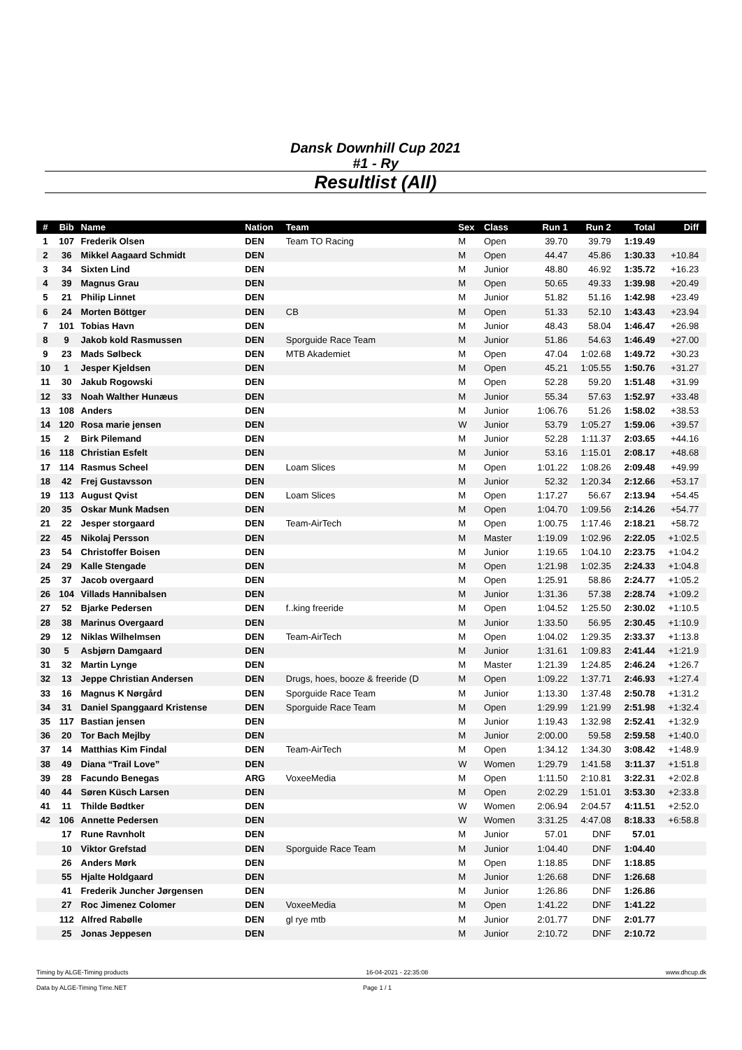Dansk Downhill Cup 2021
#1 - Ry
Resultlist (All)
| # | Bib | Name | Nation | Team | Sex | Class | Run 1 | Run 2 | Total | Diff | |
| --- | --- | --- | --- | --- | --- | --- | --- | --- | --- | --- | --- |
| 1 | 107 | Frederik Olsen | DEN | Team TO Racing | M | Open | 39.70 | 39.79 | 1:19.49 | | |
| 2 | 36 | Mikkel Aagaard Schmidt | DEN | | M | Open | 44.47 | 45.86 | 1:30.33 | +10.84 | |
| 3 | 34 | Sixten Lind | DEN | | M | Junior | 48.80 | 46.92 | 1:35.72 | +16.23 | |
| 4 | 39 | Magnus Grau | DEN | | M | Open | 50.65 | 49.33 | 1:39.98 | +20.49 | |
| 5 | 21 | Philip Linnet | DEN | | M | Junior | 51.82 | 51.16 | 1:42.98 | +23.49 | |
| 6 | 24 | Morten Böttger | DEN | CB | M | Open | 51.33 | 52.10 | 1:43.43 | +23.94 | |
| 7 | 101 | Tobias Havn | DEN | | M | Junior | 48.43 | 58.04 | 1:46.47 | +26.98 | |
| 8 | 9 | Jakob kold Rasmussen | DEN | Sporguide Race Team | M | Junior | 51.86 | 54.63 | 1:46.49 | +27.00 | |
| 9 | 23 | Mads Sølbeck | DEN | MTB Akademiet | M | Open | 47.04 | 1:02.68 | 1:49.72 | +30.23 | |
| 10 | 1 | Jesper Kjeldsen | DEN | | M | Open | 45.21 | 1:05.55 | 1:50.76 | +31.27 | |
| 11 | 30 | Jakub Rogowski | DEN | | M | Open | 52.28 | 59.20 | 1:51.48 | +31.99 | |
| 12 | 33 | Noah Walther Hunæus | DEN | | M | Junior | 55.34 | 57.63 | 1:52.97 | +33.48 | |
| 13 | 108 | Anders | DEN | | M | Junior | 1:06.76 | 51.26 | 1:58.02 | +38.53 | |
| 14 | 120 | Rosa marie jensen | DEN | | W | Junior | 53.79 | 1:05.27 | 1:59.06 | +39.57 | |
| 15 | 2 | Birk Pilemand | DEN | | M | Junior | 52.28 | 1:11.37 | 2:03.65 | +44.16 | |
| 16 | 118 | Christian Esfelt | DEN | | M | Junior | 53.16 | 1:15.01 | 2:08.17 | +48.68 | |
| 17 | 114 | Rasmus Scheel | DEN | Loam Slices | M | Open | 1:01.22 | 1:08.26 | 2:09.48 | +49.99 | |
| 18 | 42 | Frej Gustavsson | DEN | | M | Junior | 52.32 | 1:20.34 | 2:12.66 | +53.17 | |
| 19 | 113 | August Qvist | DEN | Loam Slices | M | Open | 1:17.27 | 56.67 | 2:13.94 | +54.45 | |
| 20 | 35 | Oskar Munk Madsen | DEN | | M | Open | 1:04.70 | 1:09.56 | 2:14.26 | +54.77 | |
| 21 | 22 | Jesper storgaard | DEN | Team-AirTech | M | Open | 1:00.75 | 1:17.46 | 2:18.21 | +58.72 | |
| 22 | 45 | Nikolaj Persson | DEN | | M | Master | 1:19.09 | 1:02.96 | 2:22.05 | +1:02.5 | |
| 23 | 54 | Christoffer Boisen | DEN | | M | Junior | 1:19.65 | 1:04.10 | 2:23.75 | +1:04.2 | |
| 24 | 29 | Kalle Stengade | DEN | | M | Open | 1:21.98 | 1:02.35 | 2:24.33 | +1:04.8 | |
| 25 | 37 | Jacob overgaard | DEN | | M | Open | 1:25.91 | 58.86 | 2:24.77 | +1:05.2 | |
| 26 | 104 | Villads Hannibalsen | DEN | | M | Junior | 1:31.36 | 57.38 | 2:28.74 | +1:09.2 | |
| 27 | 52 | Bjarke Pedersen | DEN | f..king freeride | M | Open | 1:04.52 | 1:25.50 | 2:30.02 | +1:10.5 | |
| 28 | 38 | Marinus Overgaard | DEN | | M | Junior | 1:33.50 | 56.95 | 2:30.45 | +1:10.9 | |
| 29 | 12 | Niklas Wilhelmsen | DEN | Team-AirTech | M | Open | 1:04.02 | 1:29.35 | 2:33.37 | +1:13.8 | |
| 30 | 5 | Asbjørn Damgaard | DEN | | M | Junior | 1:31.61 | 1:09.83 | 2:41.44 | +1:21.9 | |
| 31 | 32 | Martin Lynge | DEN | | M | Master | 1:21.39 | 1:24.85 | 2:46.24 | +1:26.7 | |
| 32 | 13 | Jeppe Christian Andersen | DEN | Drugs, hoes, booze & freeride (D | M | Open | 1:09.22 | 1:37.71 | 2:46.93 | +1:27.4 | |
| 33 | 16 | Magnus K Nørgård | DEN | Sporguide Race Team | M | Junior | 1:13.30 | 1:37.48 | 2:50.78 | +1:31.2 | |
| 34 | 31 | Daniel Spanggaard Kristense | DEN | Sporguide Race Team | M | Open | 1:29.99 | 1:21.99 | 2:51.98 | +1:32.4 | |
| 35 | 117 | Bastian jensen | DEN | | M | Junior | 1:19.43 | 1:32.98 | 2:52.41 | +1:32.9 | |
| 36 | 20 | Tor Bach Mejlby | DEN | | M | Junior | 2:00.00 | 59.58 | 2:59.58 | +1:40.0 | |
| 37 | 14 | Matthias Kim Findal | DEN | Team-AirTech | M | Open | 1:34.12 | 1:34.30 | 3:08.42 | +1:48.9 | |
| 38 | 49 | Diana “Trail Love” | DEN | | W | Women | 1:29.79 | 1:41.58 | 3:11.37 | +1:51.8 | |
| 39 | 28 | Facundo Benegas | ARG | VoxeeMedia | M | Open | 1:11.50 | 2:10.81 | 3:22.31 | +2:02.8 | |
| 40 | 44 | Søren Küsch Larsen | DEN | | M | Open | 2:02.29 | 1:51.01 | 3:53.30 | +2:33.8 | |
| 41 | 11 | Thilde Bødtker | DEN | | W | Women | 2:06.94 | 2:04.57 | 4:11.51 | +2:52.0 | |
| 42 | 106 | Annette Pedersen | DEN | | W | Women | 3:31.25 | 4:47.08 | 8:18.33 | +6:58.8 | |
| | 17 | Rune Ravnholt | DEN | | M | Junior | 57.01 | DNF | 57.01 | | |
| | 10 | Viktor Grefstad | DEN | Sporguide Race Team | M | Junior | 1:04.40 | DNF | 1:04.40 | | |
| | 26 | Anders Mørk | DEN | | M | Open | 1:18.85 | DNF | 1:18.85 | | |
| | 55 | Hjalte Holdgaard | DEN | | M | Junior | 1:26.68 | DNF | 1:26.68 | | |
| | 41 | Frederik Juncher Jørgensen | DEN | | M | Junior | 1:26.86 | DNF | 1:26.86 | | |
| | 27 | Roc Jimenez Colomer | DEN | VoxeeMedia | M | Open | 1:41.22 | DNF | 1:41.22 | | |
| | 112 | Alfred Rabølle | DEN | gl rye mtb | M | Junior | 2:01.77 | DNF | 2:01.77 | | |
| | 25 | Jonas Jeppesen | DEN | | M | Junior | 2:10.72 | DNF | 2:10.72 | | |
Timing by ALGE-Timing products 16-04-2021 - 22:35:08 www.dhcup.dk
Data by ALGE-Timing Time.NET Page 1 / 1